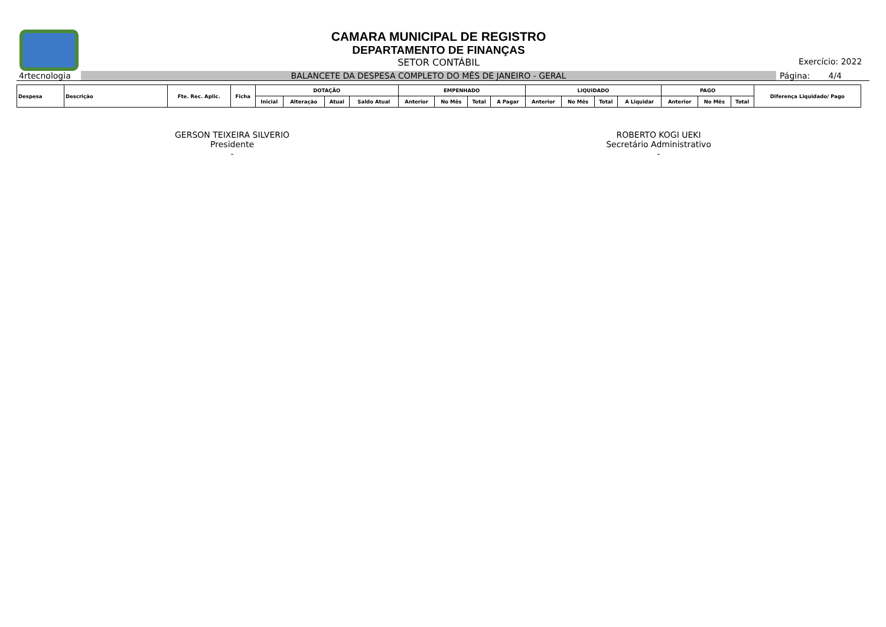CAMARA MUNICIPAL DE REGISTRO
DEPARTAMENTO DE FINANÇAS
SETOR CONTÁBIL
Exercício: 2022
4rtecnologia
BALANCETE DA DESPESA COMPLETO DO MÊS DE JANEIRO - GERAL
Página: 4/4
| Despesa | Descrição | Fte. Rec. Aplic. | Ficha | DOTAÇÃO | | | | EMPENHADO | | | | LIQUIDADO | | | | PAGO | | | Diferença Liquidado/ Pago |
| --- | --- | --- | --- | --- | --- | --- | --- | --- | --- | --- | --- | --- | --- | --- | --- | --- | --- | --- | --- |
| | | | | Inicial | Alteração | Atual | Saldo Atual | Anterior | No Mês | Total | A Pagar | Anterior | No Mês | Total | A Liquidar | Anterior | No Mês | Total | |
GERSON TEIXEIRA SILVERIO
Presidente
-
ROBERTO KOGI UEKI
Secretário Administrativo
-